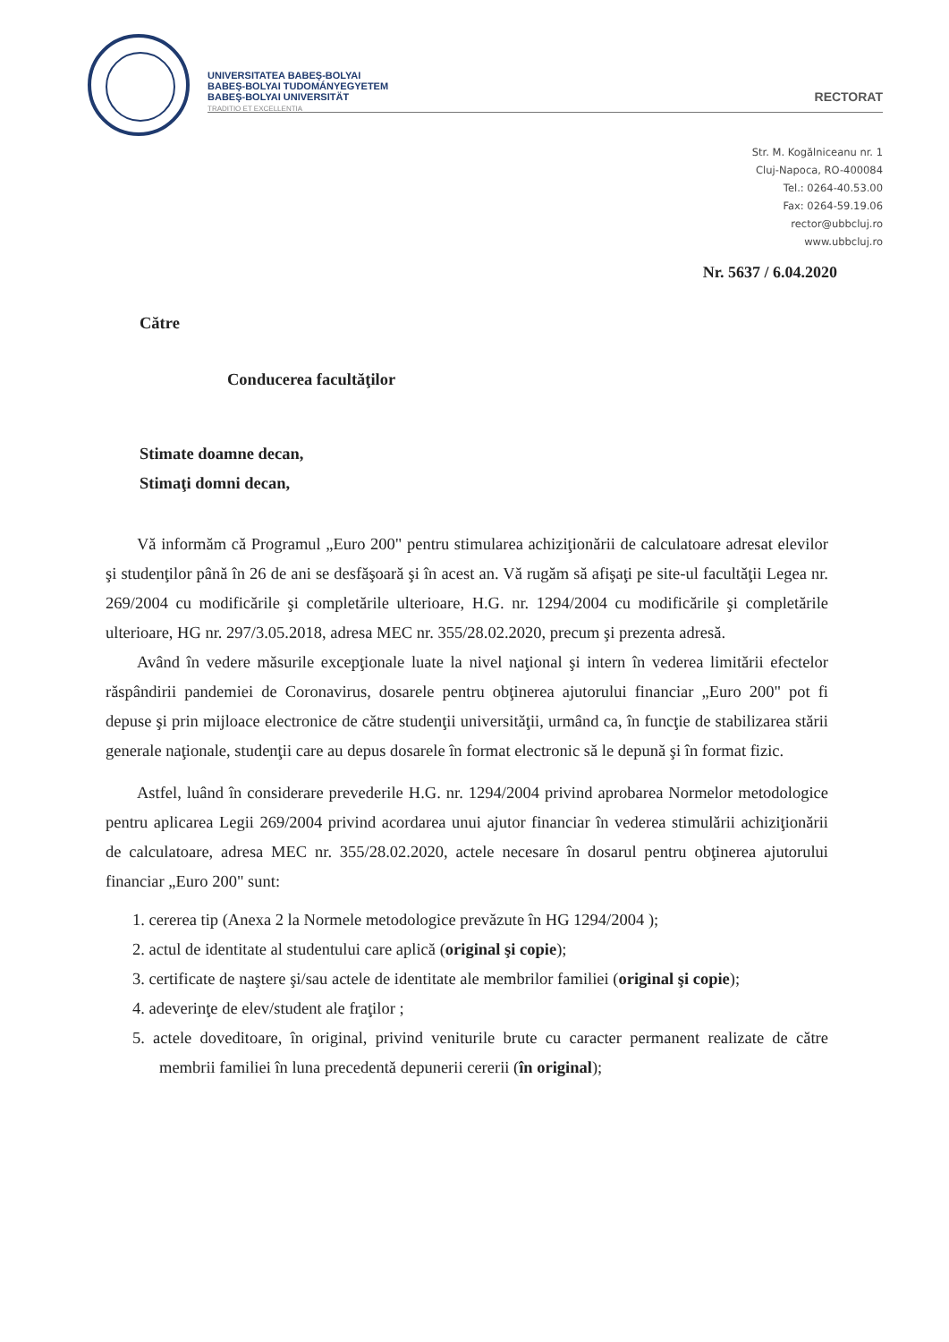UNIVERSITATEA BABEŞ-BOLYAI
BABEŞ-BOLYAI TUDOMÁNYEGYETEM
BABEŞ-BOLYAI UNIVERSITÄT
TRADITIO ET EXCELLENTIA
RECTORAT
Str. M. Kogălniceanu nr. 1
Cluj-Napoca, RO-400084
Tel.: 0264-40.53.00
Fax: 0264-59.19.06
rector@ubbcluj.ro
www.ubbcluj.ro
Nr. 5637 / 6.04.2020
Către
Conducerea facultăţilor
Stimate doamne decan,
Stimaţi domni decan,
Vă informăm că Programul „Euro 200" pentru stimularea achiziţionării de calculatoare adresat elevilor şi studenţilor până în 26 de ani se desfăşoară şi în acest an. Vă rugăm să afişaţi pe site-ul facultăţii Legea nr. 269/2004 cu modificările şi completările ulterioare, H.G. nr. 1294/2004 cu modificările şi completările ulterioare, HG nr. 297/3.05.2018, adresa MEC nr. 355/28.02.2020, precum şi prezenta adresă.
Având în vedere măsurile excepţionale luate la nivel naţional şi intern în vederea limitării efectelor răspândirii pandemiei de Coronavirus, dosarele pentru obţinerea ajutorului financiar „Euro 200" pot fi depuse şi prin mijloace electronice de către studenţii universităţii, urmând ca, în funcţie de stabilizarea stării generale naţionale, studenţii care au depus dosarele în format electronic să le depună şi în format fizic.
Astfel, luând în considerare prevederile H.G. nr. 1294/2004 privind aprobarea Normelor metodologice pentru aplicarea Legii 269/2004 privind acordarea unui ajutor financiar în vederea stimulării achiziţionării de calculatoare, adresa MEC nr. 355/28.02.2020, actele necesare în dosarul pentru obţinerea ajutorului financiar „Euro 200" sunt:
1. cererea tip (Anexa 2 la Normele metodologice prevăzute în HG 1294/2004 );
2. actul de identitate al studentului care aplică (original şi copie);
3. certificate de naştere şi/sau actele de identitate ale membrilor familiei (original şi copie);
4. adeverinţe de elev/student ale fraţilor ;
5. actele doveditoare, în original, privind veniturile brute cu caracter permanent realizate de către membrii familiei în luna precedentă depunerii cererii (în original);